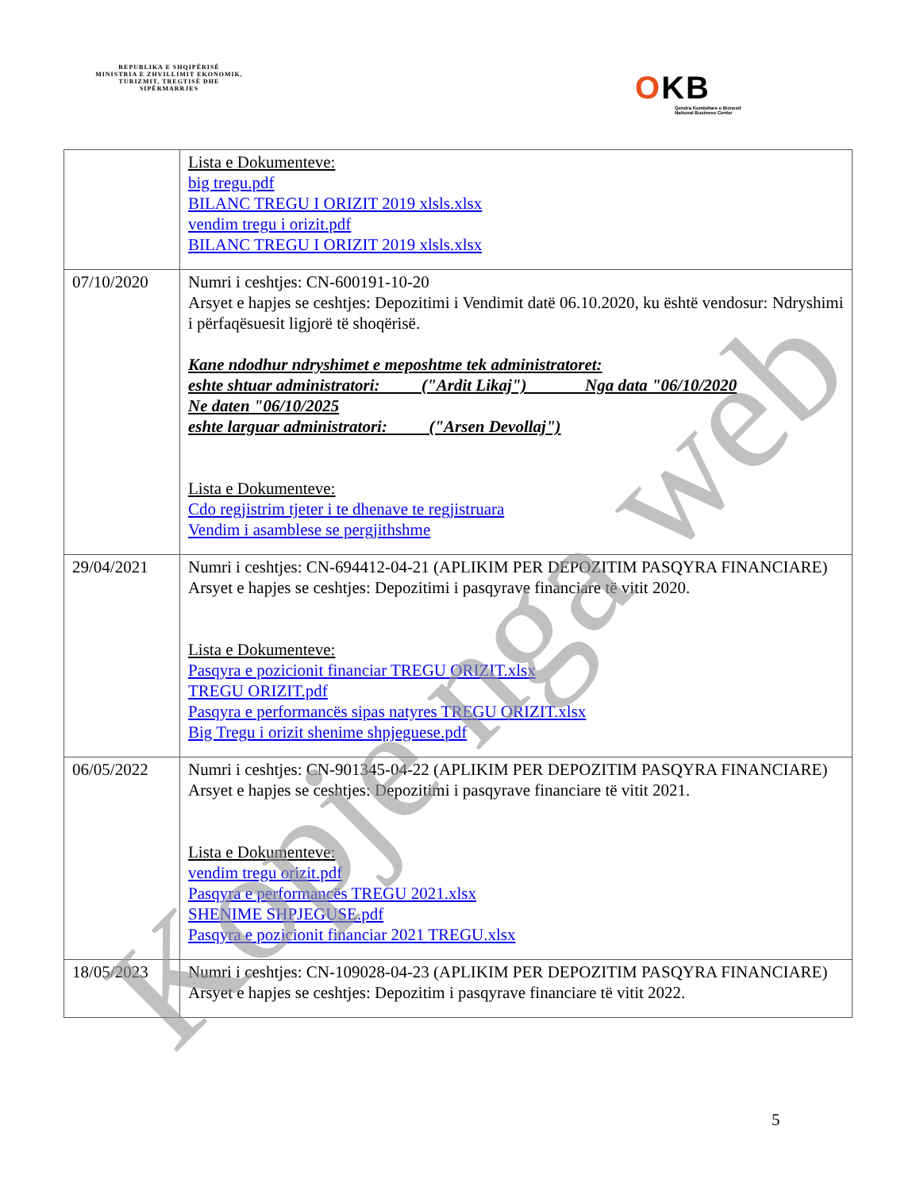REPUBLIKA E SHQIPËRISË
MINISTRIA E ZHVILLIMIT EKONOMIK, TURIZMIT, TREGTISË DHE SIPËRMARRJES
OKB
Qendra Kombëtare e Biznesit
National Business Center
| | Lista e Dokumenteve: big tregu.pdf BILANC TREGU I ORIZIT 2019 xlsls.xlsx vendim tregu i orizit.pdf BILANC TREGU I ORIZIT 2019 xlsls.xlsx |
| 07/10/2020 | Numri i ceshtjes: CN-600191-10-20 Arsyet e hapjes se ceshtjes: Depozitimi i Vendimit datë 06.10.2020, ku është vendosur: Ndryshimi i përfaqësuesit ligjorë të shoqërisë. Kane ndodhur ndryshimet e meposhtme tek administratoret: eshte shtuar administratori: ("Ardit Likaj") Nga data "06/10/2020 Ne daten "06/10/2025 eshte larguar administratori: ("Arsen Devollaj") Lista e Dokumenteve: Cdo regjistrim tjeter i te dhenave te regjistruara Vendim i asamblese se pergjithshme |
| 29/04/2021 | Numri i ceshtjes: CN-694412-04-21 (APLIKIM PER DEPOZITIM PASQYRA FINANCIARE) Arsyet e hapjes se ceshtjes: Depozitimi i pasqyrave financiare të vitit 2020. Lista e Dokumenteve: Pasqyra e pozicionit financiar TREGU ORIZIT.xlsx TREGU ORIZIT.pdf Pasqyra e performancës sipas natyres TREGU ORIZIT.xlsx Big Tregu i orizit shenime shpjeguese.pdf |
| 06/05/2022 | Numri i ceshtjes: CN-901345-04-22 (APLIKIM PER DEPOZITIM PASQYRA FINANCIARE) Arsyet e hapjes se ceshtjes: Depozitimi i pasqyrave financiare të vitit 2021. Lista e Dokumenteve: vendim tregu orizit.pdf Pasqyra e performancës TREGU 2021.xlsx SHENIME SHPJEGUSE.pdf Pasqyra e pozicionit financiar 2021 TREGU.xlsx |
| 18/05/2023 | Numri i ceshtjes: CN-109028-04-23 (APLIKIM PER DEPOZITIM PASQYRA FINANCIARE) Arsyet e hapjes se ceshtjes: Depozitim i pasqyrave financiare të vitit 2022. |
5
Kopje nga web